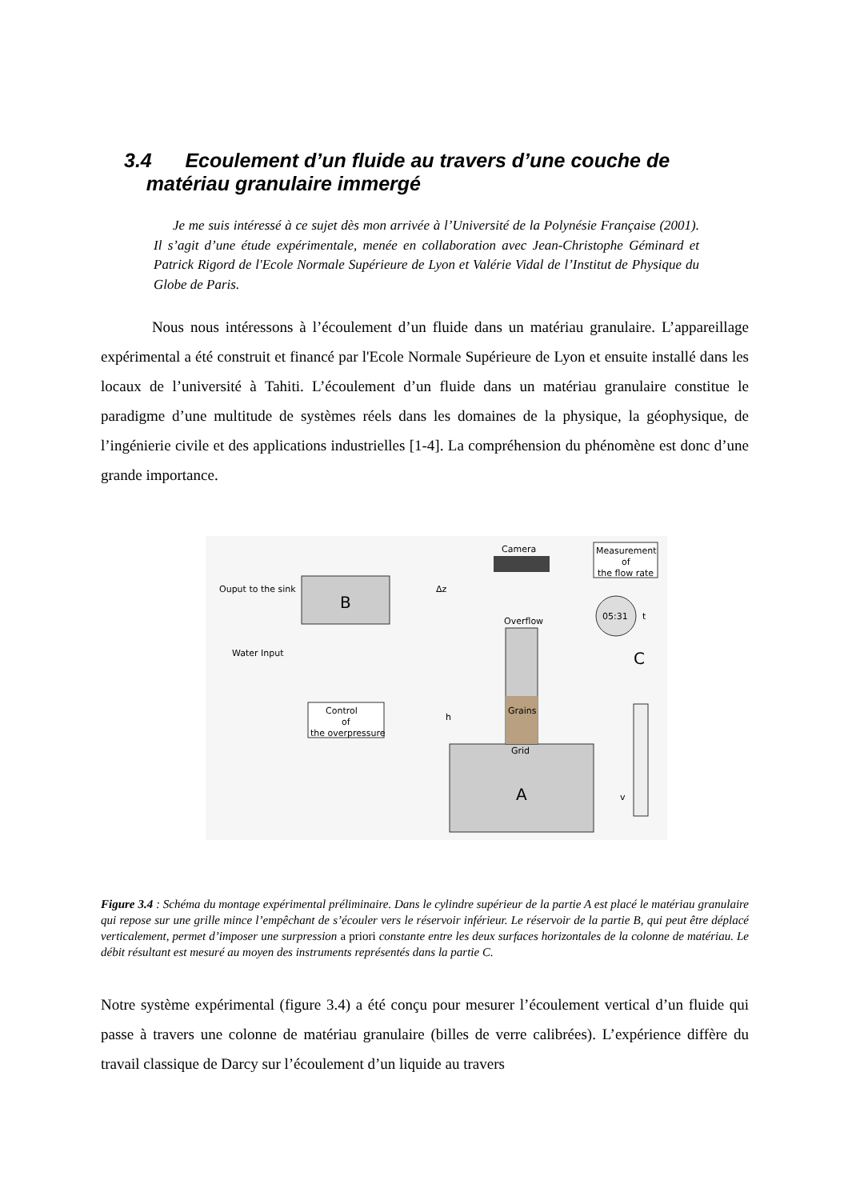3.4 Ecoulement d’un fluide au travers d’une couche de
matériau granulaire immergé
Je me suis intéressé à ce sujet dès mon arrivée à l’Université de la Polynésie Française (2001). Il s’agit d’une étude expérimentale, menée en collaboration avec Jean-Christophe Géminard et Patrick Rigord de l'Ecole Normale Supérieure de Lyon et Valérie Vidal de l’Institut de Physique du Globe de Paris.
Nous nous intéressons à l’écoulement d’un fluide dans un matériau granulaire. L’appareillage expérimental a été construit et financé par l'Ecole Normale Supérieure de Lyon et ensuite installé dans les locaux de l’université à Tahiti. L’écoulement d’un fluide dans un matériau granulaire constitue le paradigme d’une multitude de systèmes réels dans les domaines de la physique, la géophysique, de l’ingénierie civile et des applications industrielles [1-4]. La compréhension du phénomène est donc d’une grande importance.
B
Ouput to the sink
Water Input
Control
of
the overpressure
A
Grains
Grid
Overflow
Camera
Δz
h
Measurement
of
the flow rate
05:31
t
C
v
Figure 3.4 : Schéma du montage expérimental préliminaire. Dans le cylindre supérieur de la partie A est placé le matériau granulaire qui repose sur une grille mince l’empêchant de s’écouler vers le réservoir inférieur. Le réservoir de la partie B, qui peut être déplacé verticalement, permet d’imposer une surpression a priori constante entre les deux surfaces horizontales de la colonne de matériau. Le débit résultant est mesuré au moyen des instruments représentés dans la partie C.
Notre système expérimental (figure 3.4) a été conçu pour mesurer l’écoulement vertical d’un fluide qui passe à travers une colonne de matériau granulaire (billes de verre calibrées). L’expérience diffère du travail classique de Darcy sur l’écoulement d’un liquide au travers